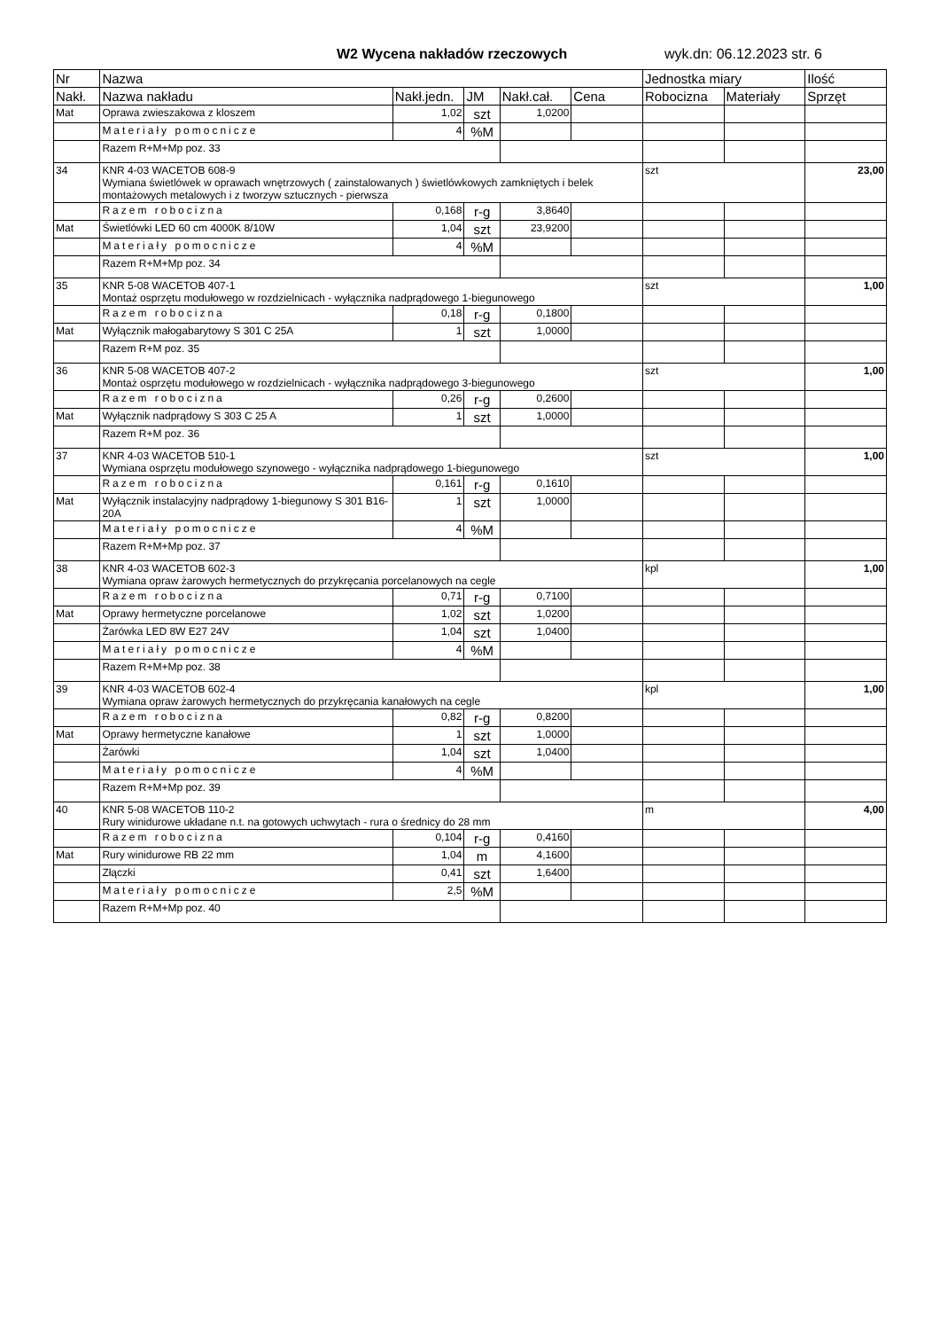W2 Wycena nakładów rzeczowych wyk.dn: 06.12.2023 str. 6
| Nr | Nazwa | | | | | Jednostka miary | | Ilość |
| --- | --- | --- | --- | --- | --- | --- | --- | --- |
| Nakł. | Nazwa nakładu | Nakł.jedn. | JM | Nakł.cał. | Cena | Robocizna | Materiały | Sprzęt |
| Mat | Oprawa zwieszakowa z kloszem | 1,02 | szt | 1,0200 | | | | |
| | Materiały pomocnicze | 4 | %M | | | | | |
| | Razem R+M+Mp poz. 33 | | | | | | | |
| 34 | KNR 4-03 WACETOB 608-9 Wymiana świetlówek w oprawach wnętrzowych ( zainstalowanych ) świetlówkowych zamkniętych i belek montażowych metalowych i z tworzyw sztucznych - pierwsza | | | | | szt | | 23,00 |
| | Razem robocizna | 0,168 | r-g | 3,8640 | | | | |
| Mat | Świetlówki LED 60 cm 4000K 8/10W | 1,04 | szt | 23,9200 | | | | |
| | Materiały pomocnicze | 4 | %M | | | | | |
| | Razem R+M+Mp poz. 34 | | | | | | | |
| 35 | KNR 5-08 WACETOB 407-1 Montaż osprzętu modułowego w rozdzielnicach - wyłącznika nadprądowego 1-biegunowego | | | | | szt | | 1,00 |
| | Razem robocizna | 0,18 | r-g | 0,1800 | | | | |
| Mat | Wyłącznik małogabarytowy S 301 C 25A | 1 | szt | 1,0000 | | | | |
| | Razem R+M poz. 35 | | | | | | | |
| 36 | KNR 5-08 WACETOB 407-2 Montaż osprzętu modułowego w rozdzielnicach - wyłącznika nadprądowego 3-biegunowego | | | | | szt | | 1,00 |
| | Razem robocizna | 0,26 | r-g | 0,2600 | | | | |
| Mat | Wyłącznik nadprądowy S 303 C 25 A | 1 | szt | 1,0000 | | | | |
| | Razem R+M poz. 36 | | | | | | | |
| 37 | KNR 4-03 WACETOB 510-1 Wymiana osprzętu modułowego szynowego - wyłącznika nadprądowego 1-biegunowego | | | | | szt | | 1,00 |
| | Razem robocizna | 0,161 | r-g | 0,1610 | | | | |
| Mat | Wyłącznik instalacyjny nadprądowy 1-biegunowy S 301 B16-20A | 1 | szt | 1,0000 | | | | |
| | Materiały pomocnicze | 4 | %M | | | | | |
| | Razem R+M+Mp poz. 37 | | | | | | | |
| 38 | KNR 4-03 WACETOB 602-3 Wymiana opraw żarowych hermetycznych do przykręcania porcelanowych na cegle | | | | | kpl | | 1,00 |
| | Razem robocizna | 0,71 | r-g | 0,7100 | | | | |
| Mat | Oprawy hermetyczne porcelanowe | 1,02 | szt | 1,0200 | | | | |
| | Żarówka LED 8W E27 24V | 1,04 | szt | 1,0400 | | | | |
| | Materiały pomocnicze | 4 | %M | | | | | |
| | Razem R+M+Mp poz. 38 | | | | | | | |
| 39 | KNR 4-03 WACETOB 602-4 Wymiana opraw żarowych hermetycznych do przykręcania kanałowych na cegle | | | | | kpl | | 1,00 |
| | Razem robocizna | 0,82 | r-g | 0,8200 | | | | |
| Mat | Oprawy hermetyczne kanałowe | 1 | szt | 1,0000 | | | | |
| | Żarówki | 1,04 | szt | 1,0400 | | | | |
| | Materiały pomocnicze | 4 | %M | | | | | |
| | Razem R+M+Mp poz. 39 | | | | | | | |
| 40 | KNR 5-08 WACETOB 110-2 Rury winidurowe układane n.t. na gotowych uchwytach - rura o średnicy do 28 mm | | | | | m | | 4,00 |
| | Razem robocizna | 0,104 | r-g | 0,4160 | | | | |
| Mat | Rury winidurowe RB 22 mm | 1,04 | m | 4,1600 | | | | |
| | Złączki | 0,41 | szt | 1,6400 | | | | |
| | Materiały pomocnicze | 2,5 | %M | | | | | |
| | Razem R+M+Mp poz. 40 | | | | | | | |